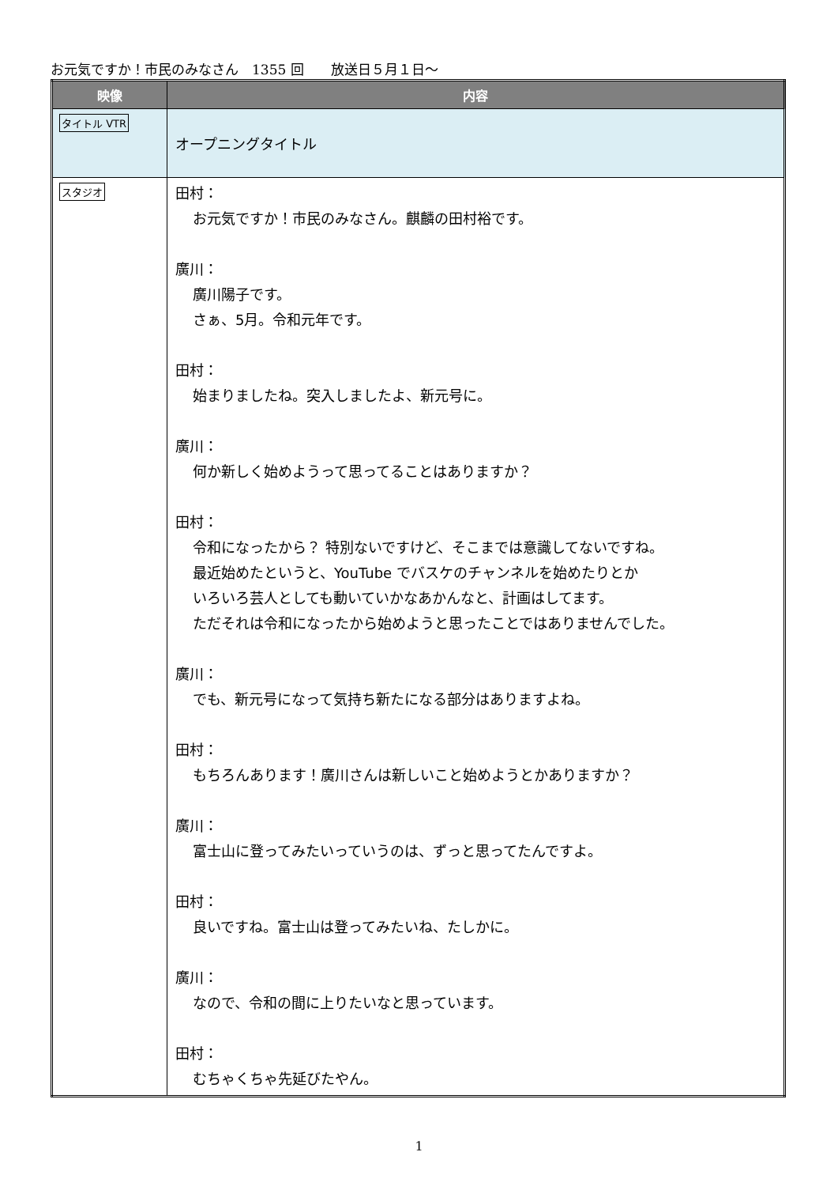お元気ですか！市民のみなさん　1355 回　　放送日５月１日～
| 映像 | 内容 |
| --- | --- |
| タイトル VTR | オープニングタイトル |
| スタジオ | 田村： お元気ですか！市民のみなさん。麒麟の田村裕です。 廣川： 廣川陽子です。 さぁ、5月。令和元年です。 田村： 始まりましたね。突入しましたよ、新元号に。 廣川： 何か新しく始めようって思ってることはありますか？ 田村： 令和になったから？ 特別ないですけど、そこまでは意識してないですね。 最近始めたというと、YouTube でバスケのチャンネルを始めたりとか いろいろ芸人としても動いていかなあかんなと、計画はしてます。 ただそれは令和になったから始めようと思ったことではありませんでした。 廣川： でも、新元号になって気持ち新たになる部分はありますよね。 田村： もちろんあります！廣川さんは新しいこと始めようとかありますか？ 廣川： 富士山に登ってみたいっていうのは、ずっと思ってたんですよ。 田村： 良いですね。富士山は登ってみたいね、たしかに。 廣川： なので、令和の間に上りたいなと思っています。 田村： むちゃくちゃ先延びたやん。 |
1